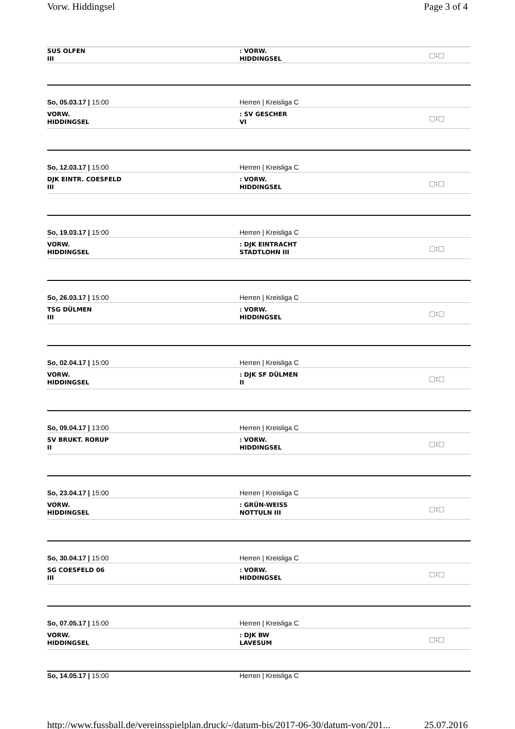Vorw. Hiddingsel Page 3 of 4
SUS OLFEN
III
: VORW.
HIDDINGSEL
□:□
So, 05.03.17 | 15:00 Herren | Kreisliga C
VORW.
HIDDINGSEL
: SV GESCHER
VI
□:□
So, 12.03.17 | 15:00 Herren | Kreisliga C
DJK EINTR. COESFELD
III
: VORW.
HIDDINGSEL
□:□
So, 19.03.17 | 15:00 Herren | Kreisliga C
VORW.
HIDDINGSEL
: DJK EINTRACHT
STADTLOHN III
□:□
So, 26.03.17 | 15:00 Herren | Kreisliga C
TSG DÜLMEN
III
: VORW.
HIDDINGSEL
□:□
So, 02.04.17 | 15:00 Herren | Kreisliga C
VORW.
HIDDINGSEL
: DJK SF DÜLMEN
II
□:□
So, 09.04.17 | 13:00 Herren | Kreisliga C
SV BRUKT. RORUP
II
: VORW.
HIDDINGSEL
□:□
So, 23.04.17 | 15:00 Herren | Kreisliga C
VORW.
HIDDINGSEL
: GRÜN-WEISS
NOTTULN III
□:□
So, 30.04.17 | 15:00 Herren | Kreisliga C
SG COESFELD 06
III
: VORW.
HIDDINGSEL
□:□
So, 07.05.17 | 15:00 Herren | Kreisliga C
VORW.
HIDDINGSEL
: DJK BW
LAVESUM
□:□
So, 14.05.17 | 15:00 Herren | Kreisliga C
http://www.fussball.de/vereinsspielplan.druck/-/datum-bis/2017-06-30/datum-von/201... 25.07.2016